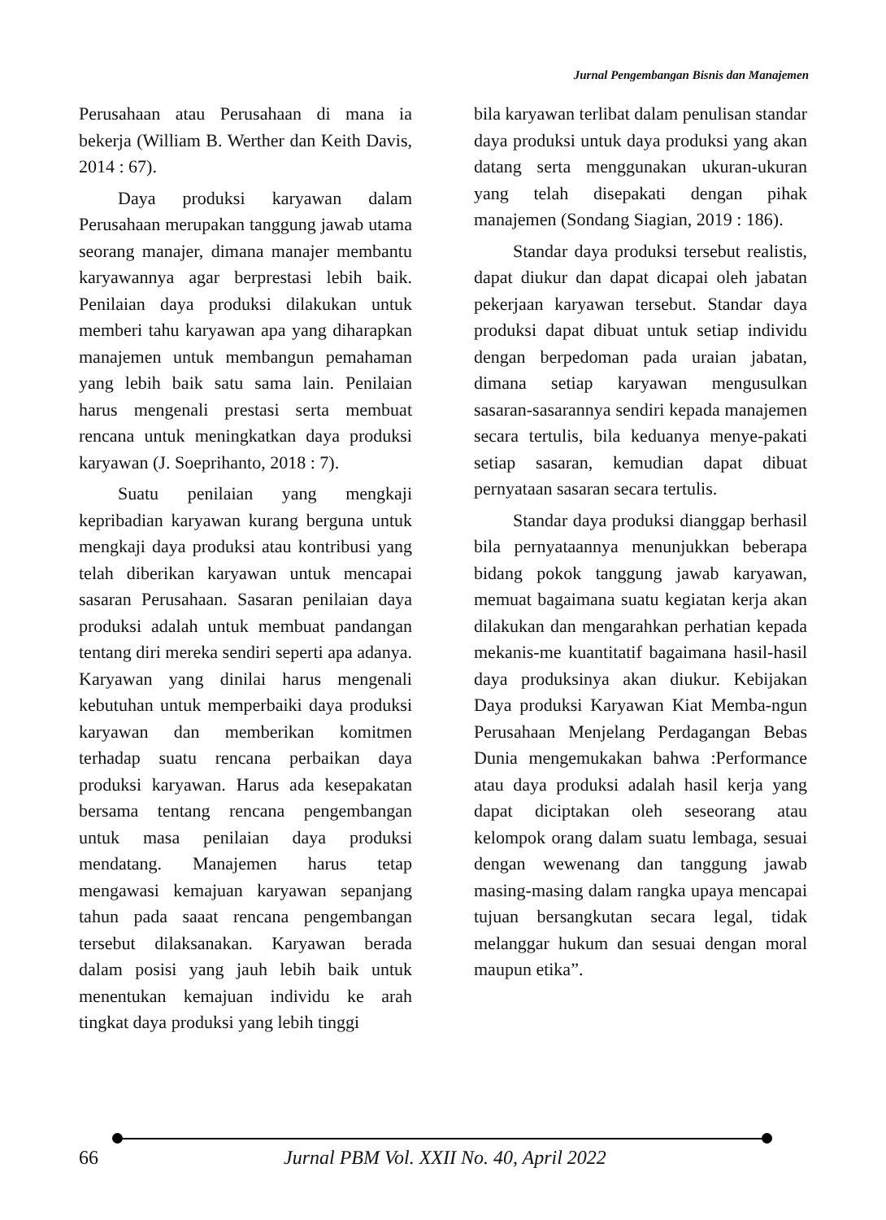Jurnal Pengembangan Bisnis dan Manajemen
Perusahaan atau Perusahaan di mana ia bekerja (William B. Werther dan Keith Davis, 2014 : 67).
Daya produksi karyawan dalam Perusahaan merupakan tanggung jawab utama seorang manajer, dimana manajer membantu karyawannya agar berprestasi lebih baik. Penilaian daya produksi dilakukan untuk memberi tahu karyawan apa yang diharapkan manajemen untuk membangun pemahaman yang lebih baik satu sama lain. Penilaian harus mengenali prestasi serta membuat rencana untuk meningkatkan daya produksi karyawan (J. Soeprihanto, 2018 : 7).
Suatu penilaian yang mengkaji kepribadian karyawan kurang berguna untuk mengkaji daya produksi atau kontribusi yang telah diberikan karyawan untuk mencapai sasaran Perusahaan. Sasaran penilaian daya produksi adalah untuk membuat pandangan tentang diri mereka sendiri seperti apa adanya. Karyawan yang dinilai harus mengenali kebutuhan untuk memperbaiki daya produksi karyawan dan memberikan komitmen terhadap suatu rencana perbaikan daya produksi karyawan. Harus ada kesepakatan bersama tentang rencana pengembangan untuk masa penilaian daya produksi mendatang. Manajemen harus tetap mengawasi kemajuan karyawan sepanjang tahun pada saaat rencana pengembangan tersebut dilaksanakan. Karyawan berada dalam posisi yang jauh lebih baik untuk menentukan kemajuan individu ke arah tingkat daya produksi yang lebih tinggi
bila karyawan terlibat dalam penulisan standar daya produksi untuk daya produksi yang akan datang serta menggunakan ukuran-ukuran yang telah disepakati dengan pihak manajemen (Sondang Siagian, 2019 : 186).
Standar daya produksi tersebut realistis, dapat diukur dan dapat dicapai oleh jabatan pekerjaan karyawan tersebut. Standar daya produksi dapat dibuat untuk setiap individu dengan berpedoman pada uraian jabatan, dimana setiap karyawan mengusulkan sasaran-sasarannya sendiri kepada manajemen secara tertulis, bila keduanya menye-pakati setiap sasaran, kemudian dapat dibuat pernyataan sasaran secara tertulis.
Standar daya produksi dianggap berhasil bila pernyataannya menunjukkan beberapa bidang pokok tanggung jawab karyawan, memuat bagaimana suatu kegiatan kerja akan dilakukan dan mengarahkan perhatian kepada mekanis-me kuantitatif bagaimana hasil-hasil daya produksinya akan diukur. Kebijakan Daya produksi Karyawan Kiat Memba-ngun Perusahaan Menjelang Perdagangan Bebas Dunia mengemukakan bahwa :Performance atau daya produksi adalah hasil kerja yang dapat diciptakan oleh seseorang atau kelompok orang dalam suatu lembaga, sesuai dengan wewenang dan tanggung jawab masing-masing dalam rangka upaya mencapai tujuan bersangkutan secara legal, tidak melanggar hukum dan sesuai dengan moral maupun etika”.
66 Jurnal PBM Vol. XXII No. 40, April 2022